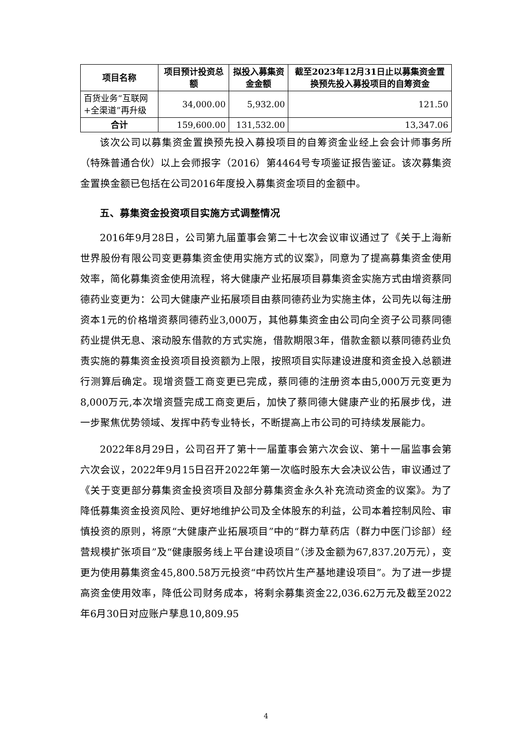| 项目名称 | 项目预计投资总额 | 拟投入募集资金金额 | 截至2023年12月31日止以募集资金置换预先投入募投项目的自筹资金 |
| --- | --- | --- | --- |
| 百货业务“互联网+全渠道”再升级 | 34,000.00 | 5,932.00 | 121.50 |
| 合计 | 159,600.00 | 131,532.00 | 13,347.06 |
该次公司以募集资金置换预先投入募投项目的自筹资金业经上会会计师事务所（特殊普通合伙）以上会师报字（2016）第4464号专项鉴证报告鉴证。该次募集资金置换金额已包括在公司2016年度投入募集资金项目的金额中。
五、募集资金投资项目实施方式调整情况
2016年9月28日，公司第九届董事会第二十七次会议审议通过了《关于上海新世界股份有限公司变更募集资金使用实施方式的议案》，同意为了提高募集资金使用效率，简化募集资金使用流程，将大健康产业拓展项目募集资金实施方式由增资蔡同德药业变更为：公司大健康产业拓展项目由蔡同德药业为实施主体，公司先以每注册资本1元的价格增资蔡同德药业3,000万，其他募集资金由公司向全资子公司蔡同德药业提供无息、滚动股东借款的方式实施，借款期限3年，借款金额以蔡同德药业负责实施的募集资金投资项目投资额为上限，按照项目实际建设进度和资金投入总额进行测算后确定。现增资暨工商变更已完成，蔡同德的注册资本由5,000万元变更为8,000万元,本次增资暨完成工商变更后，加快了蔡同德大健康产业的拓展步伐，进一步聚焦优势领域、发挥中药专业特长，不断提高上市公司的可持续发展能力。
2022年8月29日，公司召开了第十一届董事会第六次会议、第十一届监事会第六次会议，2022年9月15日召开2022年第一次临时股东大会决议公告，审议通过了《关于变更部分募集资金投资项目及部分募集资金永久补充流动资金的议案》。为了降低募集资金投资风险、更好地维护公司及全体股东的利益，公司本着控制风险、审慎投资的原则，将原“大健康产业拓展项目”中的“群力草药店（群力中医门诊部）经营规模扩张项目”及“健康服务线上平台建设项目”（涉及金额为67,837.20万元），变更为使用募集资金45,800.58万元投资“中药饮片生产基地建设项目”。为了进一步提高资金使用效率，降低公司财务成本，将剩余募集资金22,036.62万元及截至2022年6月30日对应账户孳息10,809.95
4